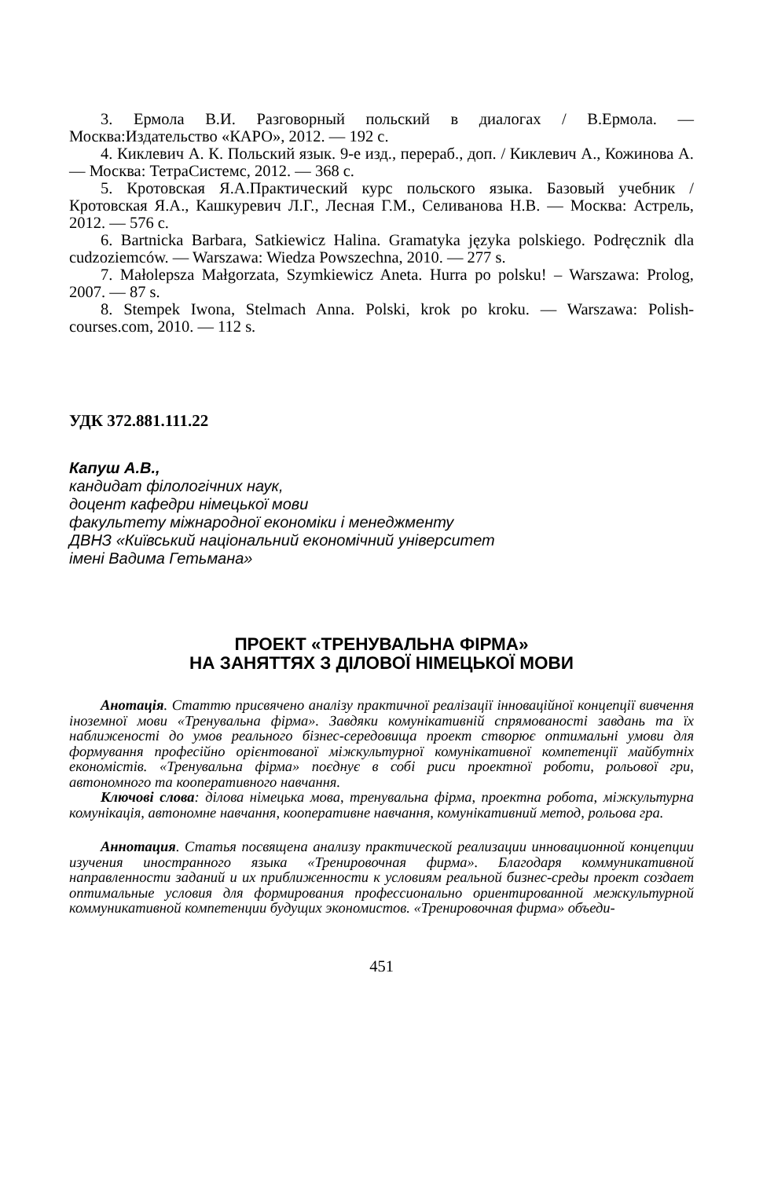3. Ермола В.И. Разговорный польский в диалогах / В.Ермола. — Москва:Издательство «КАРО», 2012. — 192 с.
4. Киклевич А. К. Польский язык. 9-е изд., перераб., доп. / Киклевич А., Кожинова А. — Москва: ТетраСистемс, 2012. — 368 с.
5. Кротовская Я.А.Практический курс польского языка. Базовый учебник / Кротовская Я.А., Кашкуревич Л.Г., Лесная Г.М., Селиванова Н.В. — Москва: Астрель, 2012. — 576 с.
6. Bartnicka Barbara, Satkiewicz Halina. Gramatyka języka polskiego. Podręcznik dla cudzoziemców. — Warszawa: Wiedza Powszechna, 2010. — 277 s.
7. Małolepsza Małgorzata, Szymkiewicz Aneta. Hurra po polsku! – Warszawa: Prolog, 2007. — 87 s.
8. Stempek Iwona, Stelmach Anna. Polski, krok po kroku. — Warszawa: Polish-courses.com, 2010. — 112 s.
УДК 372.881.111.22
Капуш А.В.,
кандидат філологічних наук,
доцент кафедри німецької мови
факультету міжнародної економіки і менеджменту
ДВНЗ «Київський національний економічний університет
імені Вадима Гетьмана»
ПРОЕКТ «ТРЕНУВАЛЬНА ФІРМА»
НА ЗАНЯТТЯХ З ДІЛОВОЇ НІМЕЦЬКОЇ МОВИ
Анотація. Статтю присвячено аналізу практичної реалізації інноваційної концепції вивчення іноземної мови «Тренувальна фірма». Завдяки комунікативній спрямованості завдань та їх наближеності до умов реального бізнес-середовища проект створює оптимальні умови для формування професійно орієнтованої міжкультурної комунікативної компетенції майбутніх економістів. «Тренувальна фірма» поєднує в собі риси проектної роботи, рольової гри, автономного та кооперативного навчання.
Ключові слова: ділова німецька мова, тренувальна фірма, проектна робота, міжкультурна комунікація, автономне навчання, кооперативне навчання, комунікативний метод, рольова гра.
Аннотация. Статья посвящена анализу практической реализации инновационной концепции изучения иностранного языка «Тренировочная фирма». Благодаря коммуникативной направленности заданий и их приближенности к условиям реальной бизнес-среды проект создает оптимальные условия для формирования профессионально ориентированной межкультурной коммуникативной компетенции будущих экономистов. «Тренировочная фирма» объеди-
451